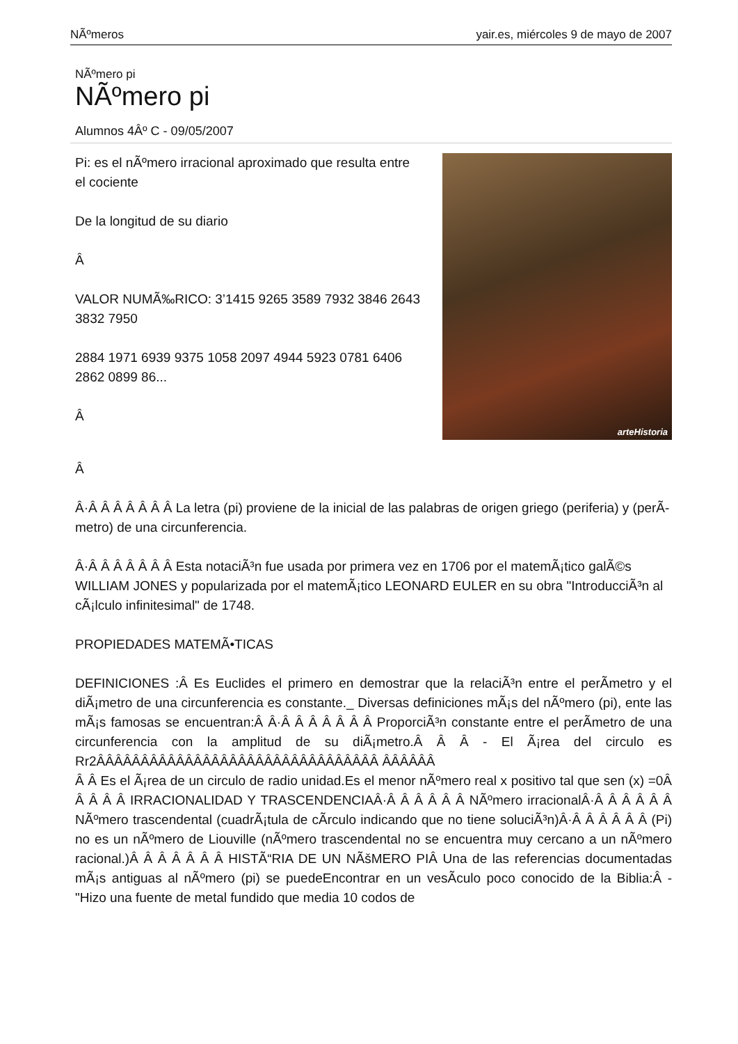NÃºmeros yair.es, miércoles 9 de mayo de 2007
NÃºmero pi
NÃºmero pi
Alumnos 4Âº C - 09/05/2007
Pi: es el nÃºmero irracional aproximado que resulta entre el cociente
De la longitud de su diario
Â
VALOR NUMÃ‰RICO: 3’1415 9265 3589 7932 3846 2643 3832 7950
2884 1971 6939 9375 1058 2097 4944 5923 0781 6406 2862 0899 86...
Â
arteHistoria
Â
Â·Â Â Â Â Â Â Â La letra (pi) proviene de la inicial de las palabras de origen griego (periferia) y (perÃ­metro) de una circunferencia.
Â·Â Â Â Â Â Â Â Esta notaciÃ³n fue usada por primera vez en 1706 por el matemÃ¡tico galÃ©s WILLIAM JONES y popularizada por el matemÃ¡tico LEONARD EULER en su obra "IntroducciÃ³n al cÃ¡lculo infinitesimal" de 1748.
PROPIEDADES MATEMÃ•TICAS
DEFINICIONES :Â Es Euclides el primero en demostrar que la relaciÃ³n entre el perÃ­metro y el diÃ¡metro de una circunferencia es constante._ Diversas definiciones mÃ¡s del nÃºmero (pi), ente las mÃ¡s famosas se encuentran:Â Â·Â Â Â Â Â Â Â ProporciÃ³n constante entre el perÃ­metro de una circunferencia con la amplitud de su diÃ¡metro.Â Â Â - El Ã¡rea del circulo es Rr2ÂÂÂÂÂÂÂÂÂÂÂÂÂÂÂÂÂÂÂÂÂÂÂÂÂÂÂÂÂÂÂÂ ÂÂÂÂÂÂ
Â Â Es el Ã¡rea de un circulo de radio unidad.Es el menor nÃºmero real x positivo tal que sen (x) =0Â Â Â Â Â IRRACIONALIDAD Y TRASCENDENCIAÂ·Â Â Â Â Â Â NÃºmero irracionalÂ·Â Â Â Â Â Â NÃºmero trascendental (cuadrÃ¡tula de cÃ­rculo indicando que no tiene soluciÃ³n)Â·Â Â Â Â Â Â (Pi) no es un nÃºmero de Liouville (nÃºmero trascendental no se encuentra muy cercano a un nÃºmero racional.)Â Â Â Â Â Â Â HISTÃ“RIA DE UN NÃšMERO PIÂ Una de las referencias documentadas mÃ¡s antiguas al nÃºmero (pi) se puedeEncontrar en un vesÃ­culo poco conocido de la Biblia:Â - "Hizo una fuente de metal fundido que media 10 codos de